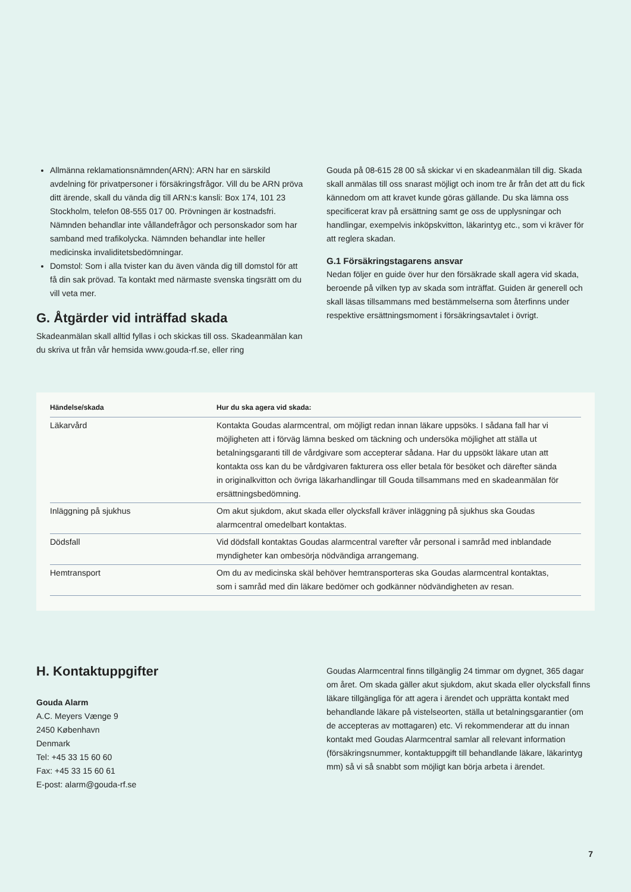Allmänna reklamationsnämnden(ARN): ARN har en särskild avdelning för privatpersoner i försäkringsfrågor. Vill du be ARN pröva ditt ärende, skall du vända dig till ARN:s kansli: Box 174, 101 23 Stockholm, telefon 08-555 017 00. Prövningen är kostnadsfri. Nämnden behandlar inte vållandefrågor och personskador som har samband med trafikolycka. Nämnden behandlar inte heller medicinska invaliditetsbedömningar.
Domstol: Som i alla tvister kan du även vända dig till domstol för att få din sak prövad. Ta kontakt med närmaste svenska tingsrätt om du vill veta mer.
G. Åtgärder vid inträffad skada
Skadeanmälan skall alltid fyllas i och skickas till oss. Skadeanmälan kan du skriva ut från vår hemsida www.gouda-rf.se, eller ring
Gouda på 08-615 28 00 så skickar vi en skadeanmälan till dig. Skada skall anmälas till oss snarast möjligt och inom tre år från det att du fick kännedom om att kravet kunde göras gällande. Du ska lämna oss specificerat krav på ersättning samt ge oss de upplysningar och handlingar, exempelvis inköpskvitton, läkarintyg etc., som vi kräver för att reglera skadan.
G.1 Försäkringstagarens ansvar
Nedan följer en guide över hur den försäkrade skall agera vid skada, beroende på vilken typ av skada som inträffat. Guiden är generell och skall läsas tillsammans med bestämmelserna som återfinns under respektive ersättningsmoment i försäkringsavtalet i övrigt.
| Händelse/skada | Hur du ska agera vid skada: |
| --- | --- |
| Läkarvård | Kontakta Goudas alarmcentral, om möjligt redan innan läkare uppsöks. I sådana fall har vi möjligheten att i förväg lämna besked om täckning och undersöka möjlighet att ställa ut betalningsgaranti till de vårdgivare som accepterar sådana. Har du uppsökt läkare utan att kontakta oss kan du be vårdgivaren fakturera oss eller betala för besöket och därefter sända in originalkvitton och övriga läkarhandlingar till Gouda tillsammans med en skadeanmälan för ersättningsbedömning. |
| Inläggning på sjukhus | Om akut sjukdom, akut skada eller olycksfall kräver inläggning på sjukhus ska Goudas alarmcentral omedelbart kontaktas. |
| Dödsfall | Vid dödsfall kontaktas Goudas alarmcentral varefter vår personal i samråd med inblandade myndigheter kan ombesörja nödvändiga arrangemang. |
| Hemtransport | Om du av medicinska skäl behöver hemtransporteras ska Goudas alarmcentral kontaktas, som i samråd med din läkare bedömer och godkänner nödvändigheten av resan. |
H. Kontaktuppgifter
Gouda Alarm
A.C. Meyers Vænge 9
2450 København
Denmark
Tel: +45 33 15 60 60
Fax: +45 33 15 60 61
E-post: alarm@gouda-rf.se
Goudas Alarmcentral finns tillgänglig 24 timmar om dygnet, 365 dagar om året. Om skada gäller akut sjukdom, akut skada eller olycksfall finns läkare tillgängliga för att agera i ärendet och upprätta kontakt med behandlande läkare på vistelseorten, ställa ut betalningsgarantier (om de accepteras av mottagaren) etc. Vi rekommenderar att du innan kontakt med Goudas Alarmcentral samlar all relevant information (försäkringsnummer, kontaktuppgift till behandlande läkare, läkarintyg mm) så vi så snabbt som möjligt kan börja arbeta i ärendet.
7